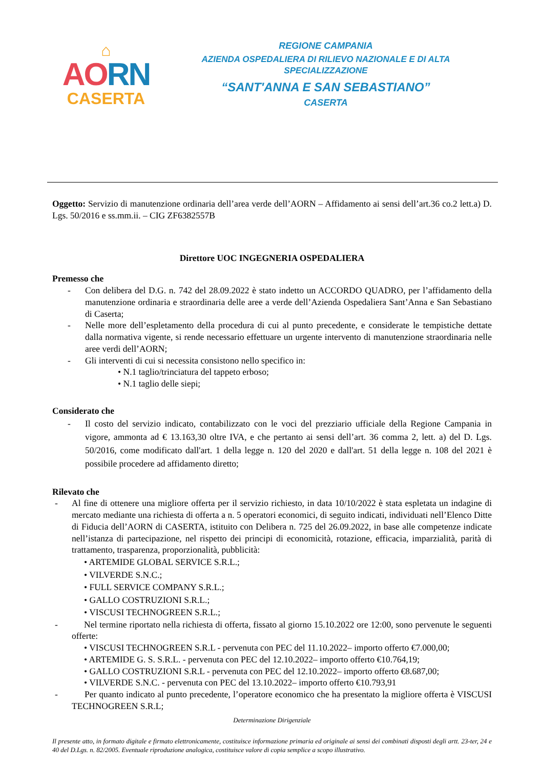⌂
AORN
CASERTA
REGIONE CAMPANIA
AZIENDA OSPEDALIERA DI RILIEVO NAZIONALE E DI ALTA SPECIALIZZAZIONE
“SANT'ANNA E SAN SEBASTIANO”
CASERTA
Oggetto: Servizio di manutenzione ordinaria dell’area verde dell’AORN – Affidamento ai sensi dell’art.36 co.2 lett.a) D. Lgs. 50/2016 e ss.mm.ii. – CIG ZF6382557B
Direttore UOC INGEGNERIA OSPEDALIERA
Premesso che
- Con delibera del D.G. n. 742 del 28.09.2022 è stato indetto un ACCORDO QUADRO, per l’affidamento della manutenzione ordinaria e straordinaria delle aree a verde dell’Azienda Ospedaliera Sant’Anna e San Sebastiano di Caserta;
- Nelle more dell’espletamento della procedura di cui al punto precedente, e considerate le tempistiche dettate dalla normativa vigente, si rende necessario effettuare un urgente intervento di manutenzione straordinaria nelle aree verdi dell’AORN;
- Gli interventi di cui si necessita consistono nello specifico in:
• N.1 taglio/trinciatura del tappeto erboso;
• N.1 taglio delle siepi;
Considerato che
- Il costo del servizio indicato, contabilizzato con le voci del prezziario ufficiale della Regione Campania in vigore, ammonta ad € 13.163,30 oltre IVA, e che pertanto ai sensi dell’art. 36 comma 2, lett. a) del D. Lgs. 50/2016, come modificato dall'art. 1 della legge n. 120 del 2020 e dall'art. 51 della legge n. 108 del 2021 è possibile procedere ad affidamento diretto;
Rilevato che
- Al fine di ottenere una migliore offerta per il servizio richiesto, in data 10/10/2022 è stata espletata un indagine di mercato mediante una richiesta di offerta a n. 5 operatori economici, di seguito indicati, individuati nell’Elenco Ditte di Fiducia dell’AORN di CASERTA, istituito con Delibera n. 725 del 26.09.2022, in base alle competenze indicate nell’istanza di partecipazione, nel rispetto dei principi di economicità, rotazione, efficacia, imparzialità, parità di trattamento, trasparenza, proporzionalità, pubblicità:
• ARTEMIDE GLOBAL SERVICE S.R.L.;
• VILVERDE S.N.C.;
• FULL SERVICE COMPANY S.R.L.;
• GALLO COSTRUZIONI S.R.L.;
• VISCUSI TECHNOGREEN S.R.L.;
- Nel termine riportato nella richiesta di offerta, fissato al giorno 15.10.2022 ore 12:00, sono pervenute le seguenti offerte:
• VISCUSI TECHNOGREEN S.R.L - pervenuta con PEC del 11.10.2022– importo offerto €7.000,00;
• ARTEMIDE G. S. S.R.L. - pervenuta con PEC del 12.10.2022– importo offerto €10.764,19;
• GALLO COSTRUZIONI S.R.L - pervenuta con PEC del 12.10.2022– importo offerto €8.687,00;
• VILVERDE S.N.C. - pervenuta con PEC del 13.10.2022– importo offerto €10.793,91
- Per quanto indicato al punto precedente, l’operatore economico che ha presentato la migliore offerta è VISCUSI TECHNOGREEN S.R.L;
Determinazione Dirigenziale
Il presente atto, in formato digitale e firmato elettronicamente, costituisce informazione primaria ed originale ai sensi dei combinati disposti degli artt. 23-ter, 24 e 40 del D.Lgs. n. 82/2005. Eventuale riproduzione analogica, costituisce valore di copia semplice a scopo illustrativo.